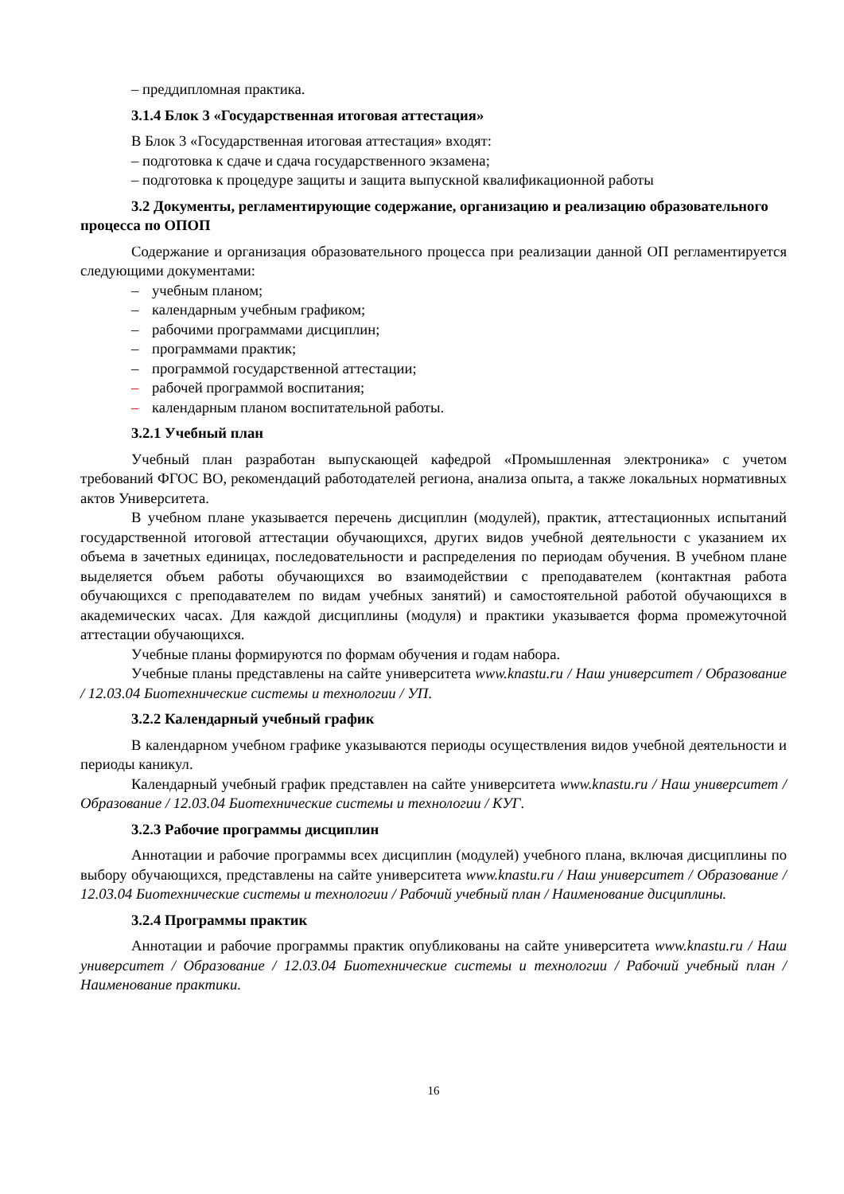– преддипломная практика.
3.1.4 Блок 3 «Государственная итоговая аттестация»
В Блок 3 «Государственная итоговая аттестация» входят:
– подготовка к сдаче и сдача государственного экзамена;
– подготовка к процедуре защиты и защита выпускной квалификационной работы
3.2 Документы, регламентирующие содержание, организацию и реализацию образовательного процесса по ОПОП
Содержание и организация образовательного процесса при реализации данной ОП регламентируется следующими документами:
– учебным планом;
– календарным учебным графиком;
– рабочими программами дисциплин;
– программами практик;
– программой государственной аттестации;
– рабочей программой воспитания;
– календарным планом воспитательной работы.
3.2.1 Учебный план
Учебный план разработан выпускающей кафедрой «Промышленная электроника» с учетом требований ФГОС ВО, рекомендаций работодателей региона, анализа опыта, а также локальных нормативных актов Университета.
В учебном плане указывается перечень дисциплин (модулей), практик, аттестационных испытаний государственной итоговой аттестации обучающихся, других видов учебной деятельности с указанием их объема в зачетных единицах, последовательности и распределения по периодам обучения. В учебном плане выделяется объем работы обучающихся во взаимодействии с преподавателем (контактная работа обучающихся с преподавателем по видам учебных занятий) и самостоятельной работой обучающихся в академических часах. Для каждой дисциплины (модуля) и практики указывается форма промежуточной аттестации обучающихся.
Учебные планы формируются по формам обучения и годам набора.
Учебные планы представлены на сайте университета www.knastu.ru / Наш университет / Образование / 12.03.04 Биотехнические системы и технологии / УП.
3.2.2 Календарный учебный график
В календарном учебном графике указываются периоды осуществления видов учебной деятельности и периоды каникул.
Календарный учебный график представлен на сайте университета www.knastu.ru / Наш университет / Образование / 12.03.04 Биотехнические системы и технологии / КУГ.
3.2.3 Рабочие программы дисциплин
Аннотации и рабочие программы всех дисциплин (модулей) учебного плана, включая дисциплины по выбору обучающихся, представлены на сайте университета www.knastu.ru / Наш университет / Образование / 12.03.04 Биотехнические системы и технологии / Рабочий учебный план / Наименование дисциплины.
3.2.4 Программы практик
Аннотации и рабочие программы практик опубликованы на сайте университета www.knastu.ru / Наш университет / Образование / 12.03.04 Биотехнические системы и технологии / Рабочий учебный план / Наименование практики.
16